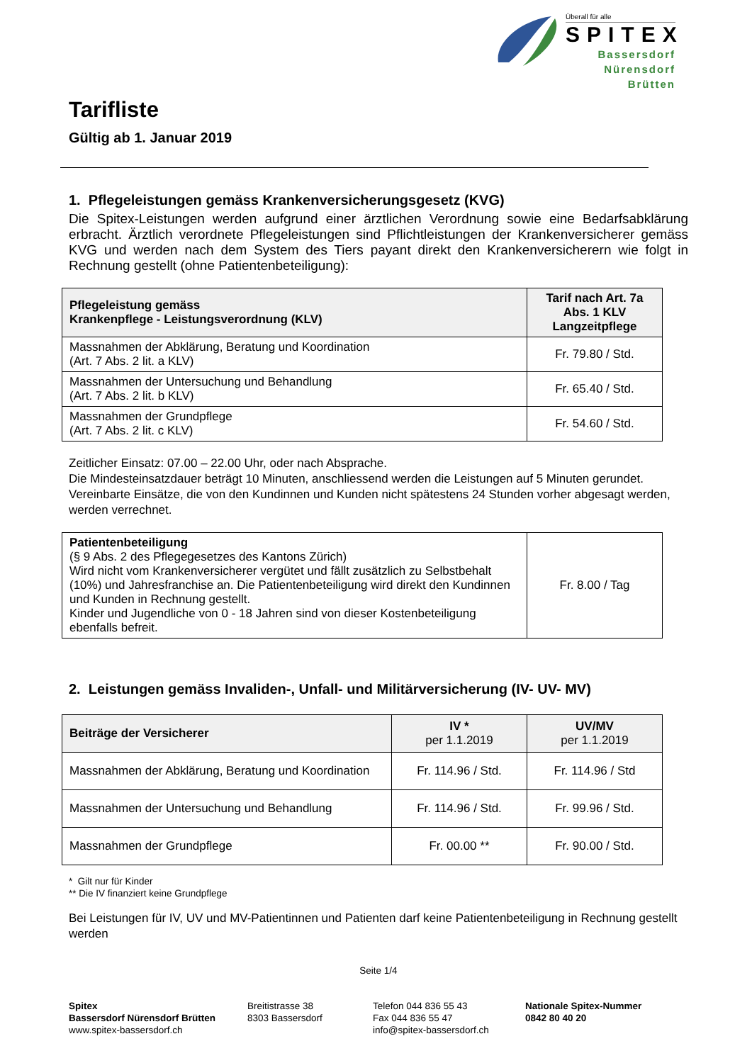Überall für alle
SPITEX
Bassersdorf
Nürensdorf
Brütten
Tarifliste
Gültig ab 1. Januar 2019
1. Pflegeleistungen gemäss Krankenversicherungsgesetz (KVG)
Die Spitex-Leistungen werden aufgrund einer ärztlichen Verordnung sowie eine Bedarfsabklärung erbracht. Ärztlich verordnete Pflegeleistungen sind Pflichtleistungen der Krankenversicherer gemäss KVG und werden nach dem System des Tiers payant direkt den Krankenversicherern wie folgt in Rechnung gestellt (ohne Patientenbeteiligung):
| Pflegeleistung gemäss Krankenpflege - Leistungsverordnung (KLV) | Tarif nach Art. 7a Abs. 1 KLV Langzeitpflege |
| --- | --- |
| Massnahmen der Abklärung, Beratung und Koordination (Art. 7 Abs. 2 lit. a KLV) | Fr. 79.80 / Std. |
| Massnahmen der Untersuchung und Behandlung (Art. 7 Abs. 2 lit. b KLV) | Fr. 65.40 / Std. |
| Massnahmen der Grundpflege (Art. 7 Abs. 2 lit. c KLV) | Fr. 54.60 / Std. |
Zeitlicher Einsatz: 07.00 – 22.00 Uhr, oder nach Absprache.
Die Mindesteinsatzdauer beträgt 10 Minuten, anschliessend werden die Leistungen auf 5 Minuten gerundet.
Vereinbarte Einsätze, die von den Kundinnen und Kunden nicht spätestens 24 Stunden vorher abgesagt werden, werden verrechnet.
| Patientenbeteiligung (§ 9 Abs. 2 des Pflegegesetzes des Kantons Zürich) Wird nicht vom Krankenversicherer vergütet und fällt zusätzlich zu Selbstbehalt (10%) und Jahresfranchise an. Die Patientenbeteiligung wird direkt den Kundinnen und Kunden in Rechnung gestellt. Kinder und Jugendliche von 0 - 18 Jahren sind von dieser Kostenbeteiligung ebenfalls befreit. | Fr. 8.00 / Tag |
2. Leistungen gemäss Invaliden-, Unfall- und Militärversicherung (IV- UV- MV)
| Beiträge der Versicherer | IV * per 1.1.2019 | UV/MV per 1.1.2019 |
| --- | --- | --- |
| Massnahmen der Abklärung, Beratung und Koordination | Fr. 114.96 / Std. | Fr. 114.96 / Std |
| Massnahmen der Untersuchung und Behandlung | Fr. 114.96 / Std. | Fr. 99.96 / Std. |
| Massnahmen der Grundpflege | Fr. 00.00 ** | Fr. 90.00 / Std. |
* Gilt nur für Kinder
** Die IV finanziert keine Grundpflege
Bei Leistungen für IV, UV und MV-Patientinnen und Patienten darf keine Patientenbeteiligung in Rechnung gestellt werden
Seite 1/4
Spitex
Bassersdorf Nürensdorf Brütten
www.spitex-bassersdorf.ch
Breitistrasse 38
8303 Bassersdorf
Telefon 044 836 55 43
Fax 044 836 55 47
info@spitex-bassersdorf.ch
Nationale Spitex-Nummer
0842 80 40 20